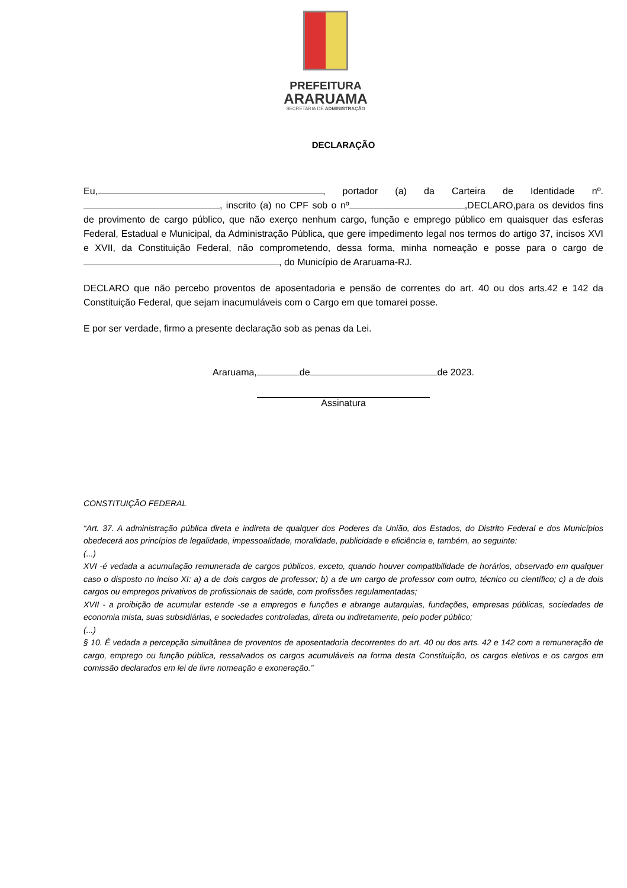PREFEITURA
ARARUAMA
SECRETARIA DE ADMINISTRAÇÃO
DECLARAÇÃO
Eu, , portador (a) da Carteira de Identidade nº. , inscrito (a) no CPF sob o nº ,DECLARO,para os devidos fins de provimento de cargo público, que não exerço nenhum cargo, função e emprego público em quaisquer das esferas Federal, Estadual e Municipal, da Administração Pública, que gere impedimento legal nos termos do artigo 37, incisos XVI e XVII, da Constituição Federal, não comprometendo, dessa forma, minha nomeação e posse para o cargo de , do Município de Araruama-RJ.
DECLARO que não percebo proventos de aposentadoria e pensão de correntes do art. 40 ou dos arts.42 e 142 da Constituição Federal, que sejam inacumuláveis com o Cargo em que tomarei posse.
E por ser verdade, firmo a presente declaração sob as penas da Lei.
Araruama, de de 2023.
Assinatura
CONSTITUIÇÃO FEDERAL
“Art. 37. A administração pública direta e indireta de qualquer dos Poderes da União, dos Estados, do Distrito Federal e dos Municípios obedecerá aos princípios de legalidade, impessoalidade, moralidade, publicidade e eficiência e, também, ao seguinte:
(...)
XVI -é vedada a acumulação remunerada de cargos públicos, exceto, quando houver compatibilidade de horários, observado em qualquer caso o disposto no inciso XI: a) a de dois cargos de professor; b) a de um cargo de professor com outro, técnico ou científico; c) a de dois cargos ou empregos privativos de profissionais de saúde, com profissões regulamentadas;
XVII - a proibição de acumular estende -se a empregos e funções e abrange autarquias, fundações, empresas públicas, sociedades de economia mista, suas subsidiárias, e sociedades controladas, direta ou indiretamente, pelo poder público;
(...)
§ 10. É vedada a percepção simultânea de proventos de aposentadoria decorrentes do art. 40 ou dos arts. 42 e 142 com a remuneração de cargo, emprego ou função pública, ressalvados os cargos acumuláveis na forma desta Constituição, os cargos eletivos e os cargos em comissão declarados em lei de livre nomeação e exoneração.”